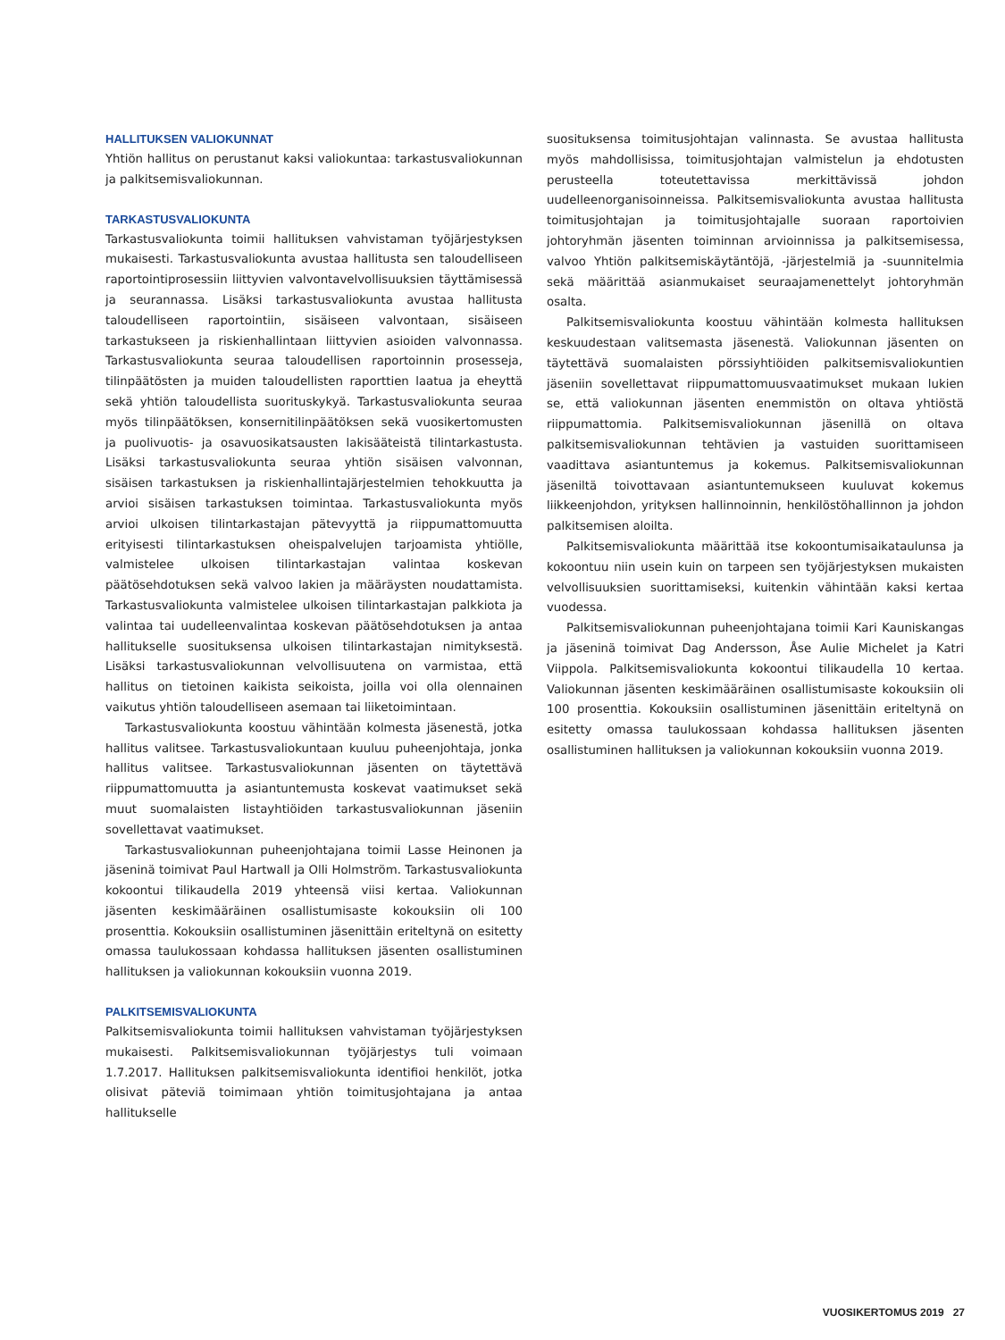HALLITUKSEN VALIOKUNNAT
Yhtiön hallitus on perustanut kaksi valiokuntaa: tarkastusvaliokunnan ja palkitsemisvaliokunnan.
TARKASTUSVALIOKUNTA
Tarkastusvaliokunta toimii hallituksen vahvistaman työjärjestyksen mukaisesti. Tarkastusvaliokunta avustaa hallitusta sen taloudelliseen raportointiprosessiin liittyvien valvontavelvollisuuksien täyttämisessä ja seurannassa. Lisäksi tarkastusvaliokunta avustaa hallitusta taloudelliseen raportointiin, sisäiseen valvontaan, sisäiseen tarkastukseen ja riskienhallintaan liittyvien asioiden valvonnassa. Tarkastusvaliokunta seuraa taloudellisen raportoinnin prosesseja, tilinpäätösten ja muiden taloudellisten raporttien laatua ja eheyttä sekä yhtiön taloudellista suorituskykyä. Tarkastusvaliokunta seuraa myös tilinpäätöksen, konsernitilinpäätöksen sekä vuosikertomusten ja puolivuotis- ja osavuosikatsausten lakisääteistä tilintarkastusta. Lisäksi tarkastusvaliokunta seuraa yhtiön sisäisen valvonnan, sisäisen tarkastuksen ja riskienhallintajärjestelmien tehokkuutta ja arvioi sisäisen tarkastuksen toimintaa. Tarkastusvaliokunta myös arvioi ulkoisen tilintarkastajan pätevyyttä ja riippumattomuutta erityisesti tilintarkastuksen oheispalvelujen tarjoamista yhtiölle, valmistelee ulkoisen tilintarkastajan valintaa koskevan päätösehdotuksen sekä valvoo lakien ja määräysten noudattamista. Tarkastusvaliokunta valmistelee ulkoisen tilintarkastajan palkkiota ja valintaa tai uudelleenvalintaa koskevan päätösehdotuksen ja antaa hallitukselle suosituksensa ulkoisen tilintarkastajan nimityksestä. Lisäksi tarkastusvaliokunnan velvollisuutena on varmistaa, että hallitus on tietoinen kaikista seikoista, joilla voi olla olennainen vaikutus yhtiön taloudelliseen asemaan tai liiketoimintaan.
Tarkastusvaliokunta koostuu vähintään kolmesta jäsenestä, jotka hallitus valitsee. Tarkastusvaliokuntaan kuuluu puheenjohtaja, jonka hallitus valitsee. Tarkastusvaliokunnan jäsenten on täytettävä riippumattomuutta ja asiantuntemusta koskevat vaatimukset sekä muut suomalaisten listayhtiöiden tarkastusvaliokunnan jäseniin sovellettavat vaatimukset.
Tarkastusvaliokunnan puheenjohtajana toimii Lasse Heinonen ja jäseninä toimivat Paul Hartwall ja Olli Holmström. Tarkastusvaliokunta kokoontui tilikaudella 2019 yhteensä viisi kertaa. Valiokunnan jäsenten keskimääräinen osallistumisaste kokouksiin oli 100 prosenttia. Kokouksiin osallistuminen jäsenittäin eriteltynä on esitetty omassa taulukossaan kohdassa hallituksen jäsenten osallistuminen hallituksen ja valiokunnan kokouksiin vuonna 2019.
PALKITSEMISVALIOKUNTA
Palkitsemisvaliokunta toimii hallituksen vahvistaman työjärjestyksen mukaisesti. Palkitsemisvaliokunnan työjärjestys tuli voimaan 1.7.2017. Hallituksen palkitsemisvaliokunta identifioi henkilöt, jotka olisivat päteviä toimimaan yhtiön toimitusjohtajana ja antaa hallitukselle
suosituksensa toimitusjohtajan valinnasta. Se avustaa hallitusta myös mahdollisissa, toimitusjohtajan valmistelun ja ehdotusten perusteella toteutettavissa merkittävissä johdon uudelleenorganisoinneissa. Palkitsemisvaliokunta avustaa hallitusta toimitusjohtajan ja toimitusjohtajalle suoraan raportoivien johtoryhmän jäsenten toiminnan arvioinnissa ja palkitsemisessa, valvoo Yhtiön palkitsemiskäytäntöjä, -järjestelmiä ja -suunnitelmia sekä määrittää asianmukaiset seuraajamenettelyt johtoryhmän osalta.
Palkitsemisvaliokunta koostuu vähintään kolmesta hallituksen keskuudestaan valitsemasta jäsenestä. Valiokunnan jäsenten on täytettävä suomalaisten pörssiyhtiöiden palkitsemisvaliokuntien jäseniin sovellettavat riippumattomuusvaatimukset mukaan lukien se, että valiokunnan jäsenten enemmistön on oltava yhtiöstä riippumattomia. Palkitsemisvaliokunnan jäsenillä on oltava palkitsemisvaliokunnan tehtävien ja vastuiden suorittamiseen vaadittava asiantuntemus ja kokemus. Palkitsemisvaliokunnan jäseniltä toivottavaan asiantuntemukseen kuuluvat kokemus liikkeenjohdon, yrityksen hallinnoinnin, henkilöstöhallinnon ja johdon palkitsemisen aloilta.
Palkitsemisvaliokunta määrittää itse kokoontumisaikataulunsa ja kokoontuu niin usein kuin on tarpeen sen työjärjestyksen mukaisten velvollisuuksien suorittamiseksi, kuitenkin vähintään kaksi kertaa vuodessa.
Palkitsemisvaliokunnan puheenjohtajana toimii Kari Kauniskangas ja jäseninä toimivat Dag Andersson, Åse Aulie Michelet ja Katri Viippola. Palkitsemisvaliokunta kokoontui tilikaudella 10 kertaa. Valiokunnan jäsenten keskimääräinen osallistumisaste kokouksiin oli 100 prosenttia. Kokouksiin osallistuminen jäsenittäin eriteltynä on esitetty omassa taulukossaan kohdassa hallituksen jäsenten osallistuminen hallituksen ja valiokunnan kokouksiin vuonna 2019.
VUOSIKERTOMUS 2019 27